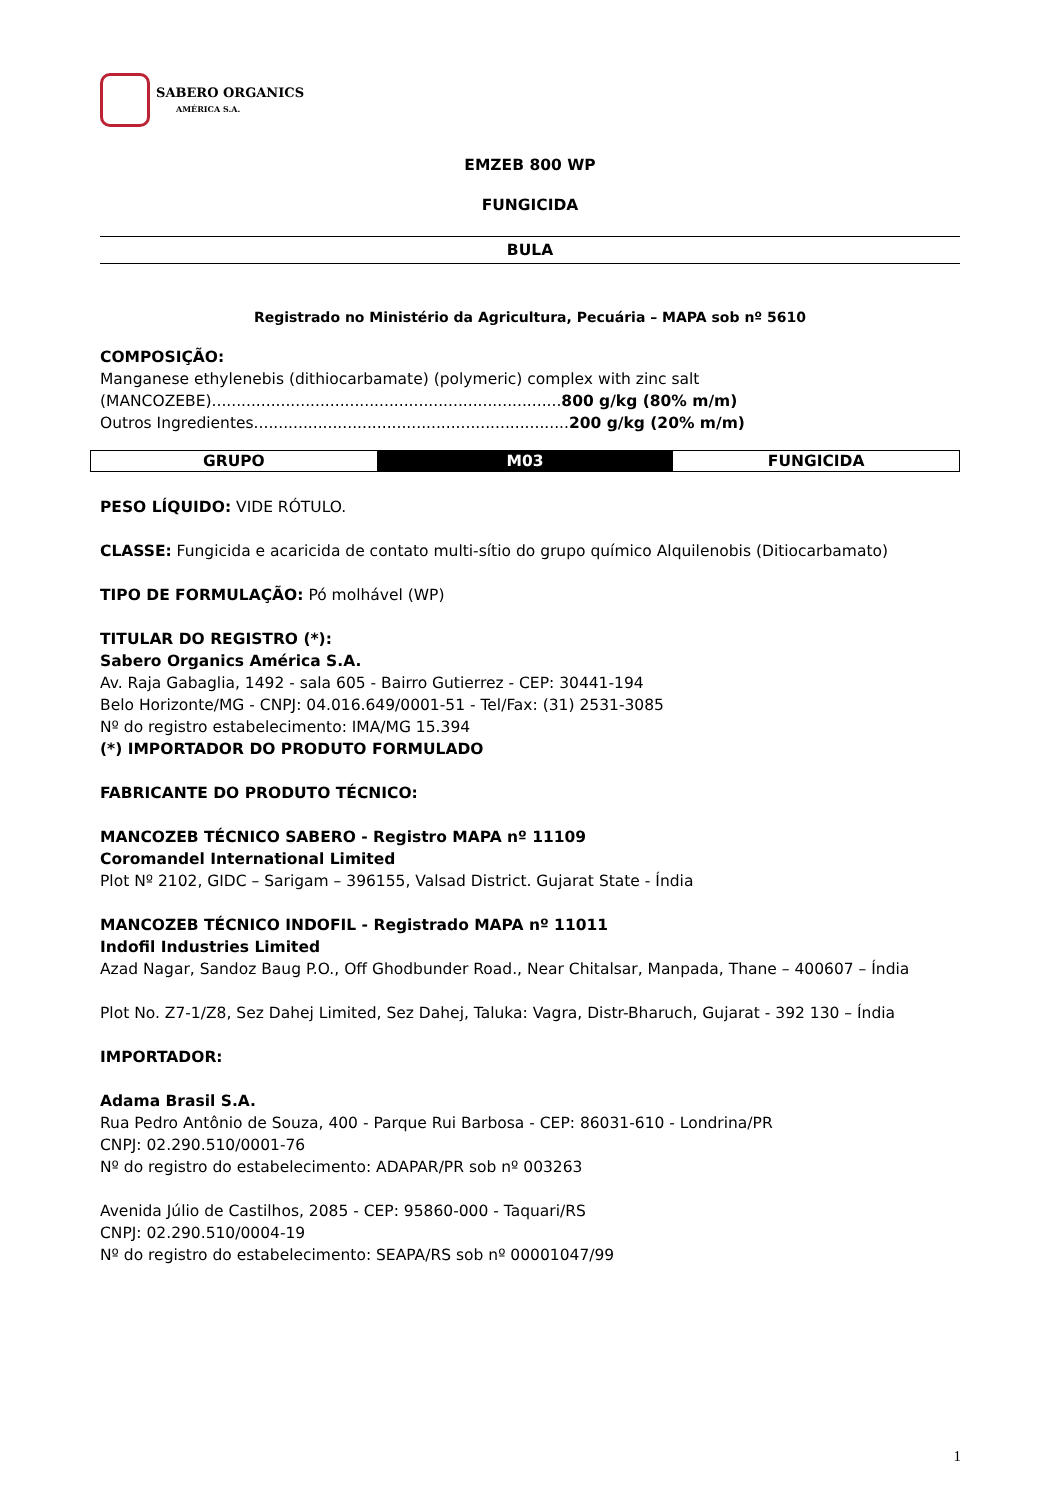SABERO ORGANICS
AMÉRICA S.A.
EMZEB 800 WP
FUNGICIDA
BULA
Registrado no Ministério da Agricultura, Pecuária – MAPA sob nº 5610
COMPOSIÇÃO:
Manganese ethylenebis (dithiocarbamate) (polymeric) complex with zinc salt
(MANCOZEBE).......................................................................800 g/kg (80% m/m)
Outros Ingredientes................................................................200 g/kg (20% m/m)
| GRUPO | M03 | FUNGICIDA |
PESO LÍQUIDO: VIDE RÓTULO.
CLASSE: Fungicida e acaricida de contato multi-sítio do grupo químico Alquilenobis (Ditiocarbamato)
TIPO DE FORMULAÇÃO: Pó molhável (WP)
TITULAR DO REGISTRO (*):
Sabero Organics América S.A.
Av. Raja Gabaglia, 1492 - sala 605 - Bairro Gutierrez - CEP: 30441-194
Belo Horizonte/MG - CNPJ: 04.016.649/0001-51 - Tel/Fax: (31) 2531-3085
Nº do registro estabelecimento: IMA/MG 15.394
(*) IMPORTADOR DO PRODUTO FORMULADO
FABRICANTE DO PRODUTO TÉCNICO:
MANCOZEB TÉCNICO SABERO - Registro MAPA nº 11109
Coromandel International Limited
Plot Nº 2102, GIDC – Sarigam – 396155, Valsad District. Gujarat State - Índia
MANCOZEB TÉCNICO INDOFIL - Registrado MAPA nº 11011
Indofil Industries Limited
Azad Nagar, Sandoz Baug P.O., Off Ghodbunder Road., Near Chitalsar, Manpada, Thane – 400607 – Índia
Plot No. Z7-1/Z8, Sez Dahej Limited, Sez Dahej, Taluka: Vagra, Distr-Bharuch, Gujarat - 392 130 – Índia
IMPORTADOR:
Adama Brasil S.A.
Rua Pedro Antônio de Souza, 400 - Parque Rui Barbosa - CEP: 86031-610 - Londrina/PR
CNPJ: 02.290.510/0001-76
Nº do registro do estabelecimento: ADAPAR/PR sob nº 003263
Avenida Júlio de Castilhos, 2085 - CEP: 95860-000 - Taquari/RS
CNPJ: 02.290.510/0004-19
Nº do registro do estabelecimento: SEAPA/RS sob nº 00001047/99
1